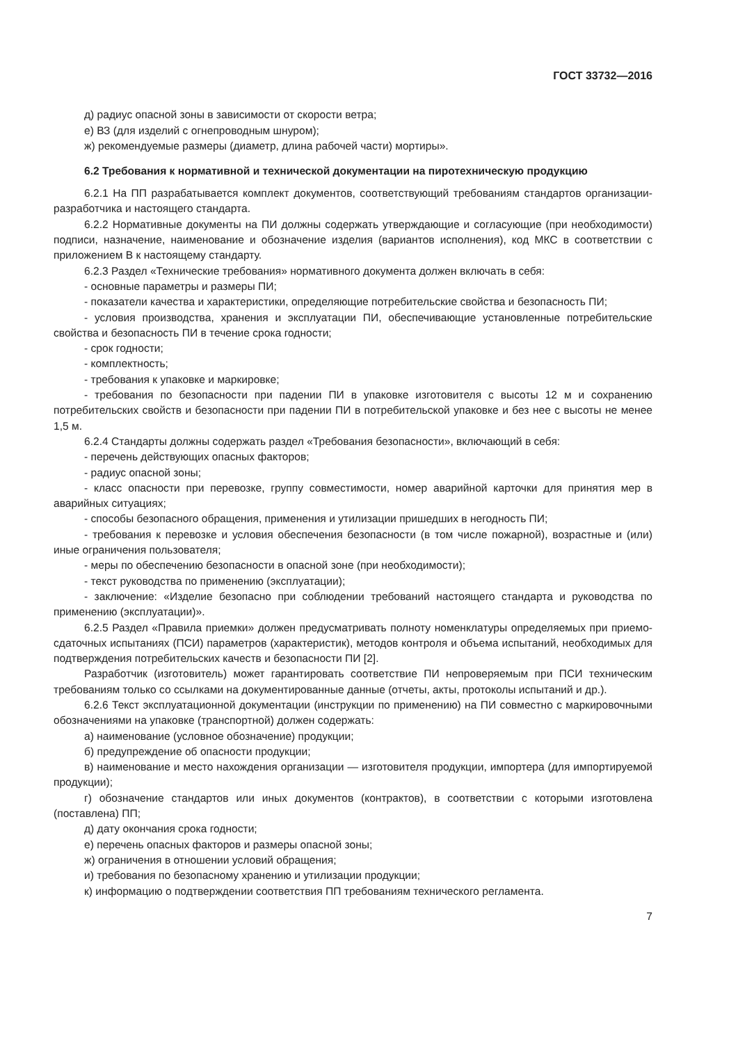ГОСТ 33732—2016
д) радиус опасной зоны в зависимости от скорости ветра;
е) ВЗ (для изделий с огнепроводным шнуром);
ж) рекомендуемые размеры (диаметр, длина рабочей части) мортиры».
6.2 Требования к нормативной и технической документации на пиротехническую продукцию
6.2.1 На ПП разрабатывается комплект документов, соответствующий требованиям стандартов организации-разработчика и настоящего стандарта.
6.2.2 Нормативные документы на ПИ должны содержать утверждающие и согласующие (при необходимости) подписи, назначение, наименование и обозначение изделия (вариантов исполнения), код МКС в соответствии с приложением В к настоящему стандарту.
6.2.3 Раздел «Технические требования» нормативного документа должен включать в себя:
- основные параметры и размеры ПИ;
- показатели качества и характеристики, определяющие потребительские свойства и безопасность ПИ;
- условия производства, хранения и эксплуатации ПИ, обеспечивающие установленные потребительские свойства и безопасность ПИ в течение срока годности;
- срок годности;
- комплектность;
- требования к упаковке и маркировке;
- требования по безопасности при падении ПИ в упаковке изготовителя с высоты 12 м и сохранению потребительских свойств и безопасности при падении ПИ в потребительской упаковке и без нее с высоты не менее 1,5 м.
6.2.4 Стандарты должны содержать раздел «Требования безопасности», включающий в себя:
- перечень действующих опасных факторов;
- радиус опасной зоны;
- класс опасности при перевозке, группу совместимости, номер аварийной карточки для принятия мер в аварийных ситуациях;
- способы безопасного обращения, применения и утилизации пришедших в негодность ПИ;
- требования к перевозке и условия обеспечения безопасности (в том числе пожарной), возрастные и (или) иные ограничения пользователя;
- меры по обеспечению безопасности в опасной зоне (при необходимости);
- текст руководства по применению (эксплуатации);
- заключение: «Изделие безопасно при соблюдении требований настоящего стандарта и руководства по применению (эксплуатации)».
6.2.5 Раздел «Правила приемки» должен предусматривать полноту номенклатуры определяемых при приемо-сдаточных испытаниях (ПСИ) параметров (характеристик), методов контроля и объема испытаний, необходимых для подтверждения потребительских качеств и безопасности ПИ [2].
Разработчик (изготовитель) может гарантировать соответствие ПИ непроверяемым при ПСИ техническим требованиям только со ссылками на документированные данные (отчеты, акты, протоколы испытаний и др.).
6.2.6 Текст эксплуатационной документации (инструкции по применению) на ПИ совместно с маркировочными обозначениями на упаковке (транспортной) должен содержать:
а) наименование (условное обозначение) продукции;
б) предупреждение об опасности продукции;
в) наименование и место нахождения организации — изготовителя продукции, импортера (для импортируемой продукции);
г) обозначение стандартов или иных документов (контрактов), в соответствии с которыми изготовлена (поставлена) ПП;
д) дату окончания срока годности;
е) перечень опасных факторов и размеры опасной зоны;
ж) ограничения в отношении условий обращения;
и) требования по безопасному хранению и утилизации продукции;
к) информацию о подтверждении соответствия ПП требованиям технического регламента.
7